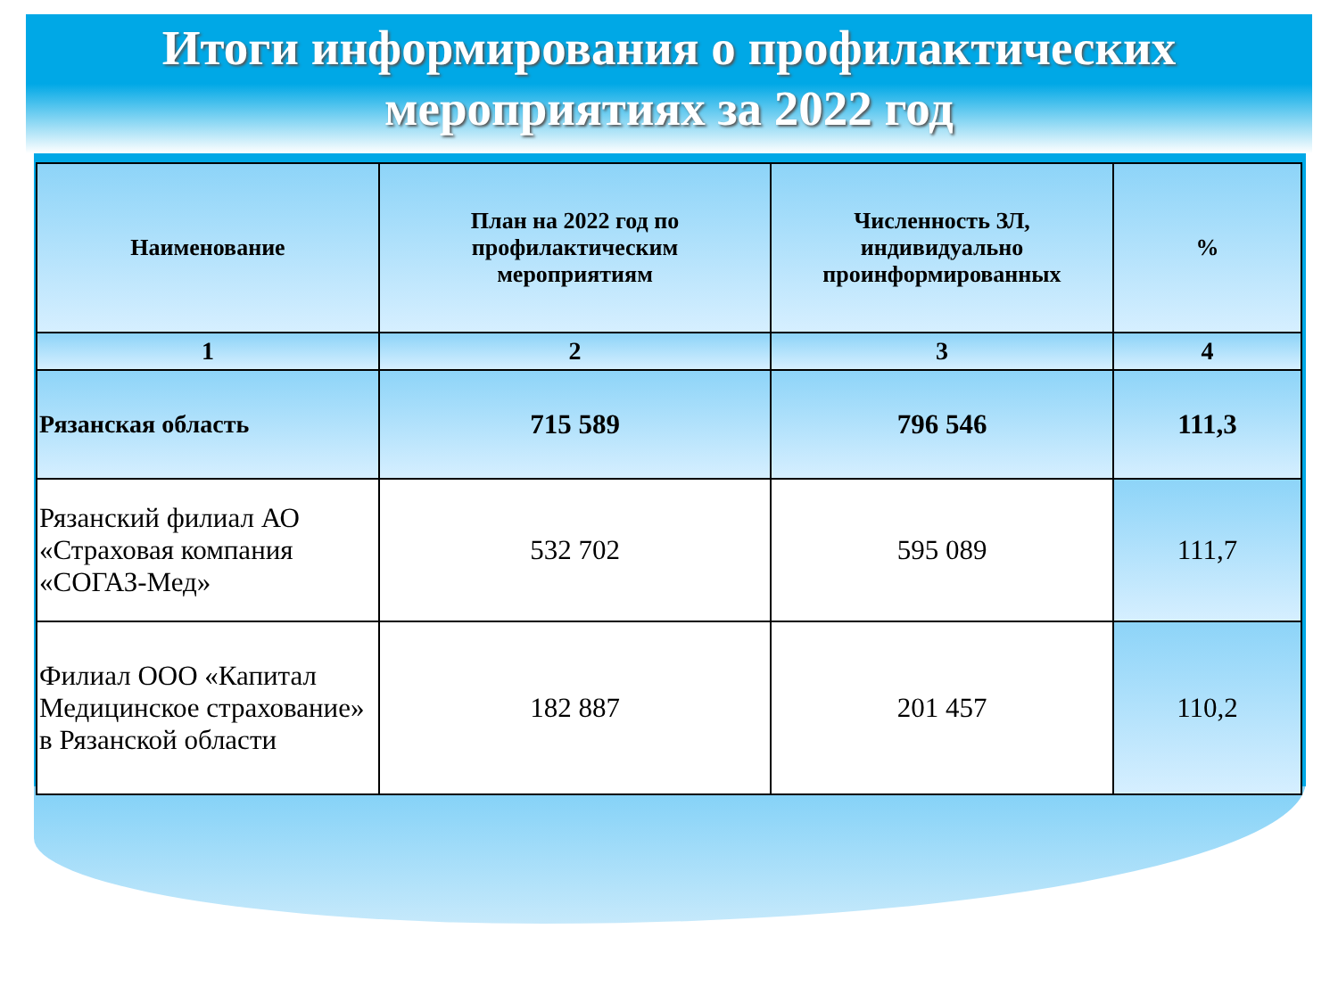Итоги информирования о профилактических
мероприятиях за 2022 год
| Наименование | План на 2022 год по профилактическим мероприятиям | Численность ЗЛ, индивидуально проинформированных | % |
| --- | --- | --- | --- |
| 1 | 2 | 3 | 4 |
| Рязанская область | 715 589 | 796 546 | 111,3 |
| Рязанский филиал АО «Страховая компания «СОГАЗ-Мед» | 532 702 | 595 089 | 111,7 |
| Филиал ООО «Капитал Медицинское страхование» в Рязанской области | 182 887 | 201 457 | 110,2 |